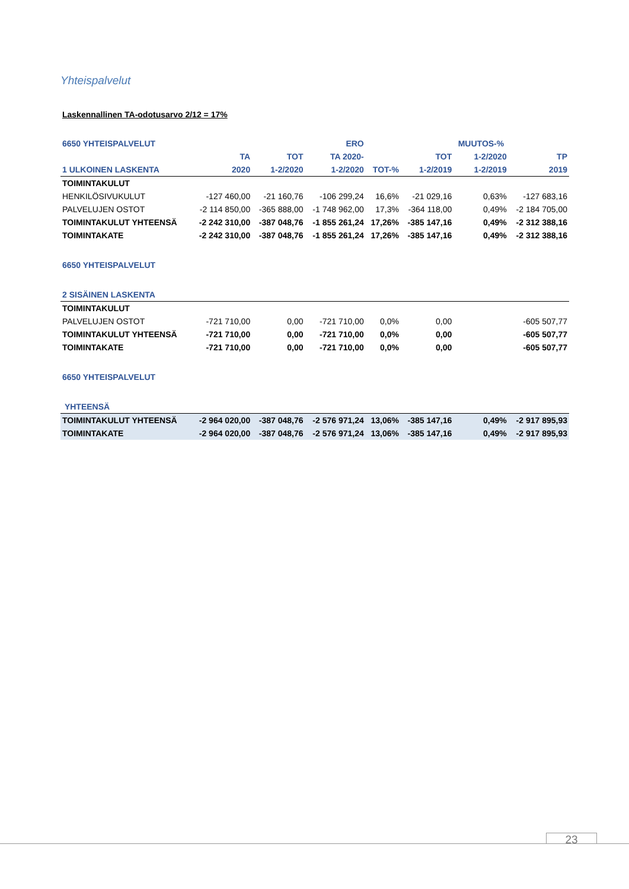Yhteispalvelut
Laskennallinen TA-odotusarvo 2/12 = 17%
| 6650 YHTEISPALVELUT | | | ERO | | | MUUTOS-% | |
| --- | --- | --- | --- | --- | --- | --- | --- |
| | TA | TOT | TA 2020- | | TOT | 1-2/2020 | TP |
| 1 ULKOINEN LASKENTA | 2020 | 1-2/2020 | 1-2/2020 | TOT-% | 1-2/2019 | 1-2/2019 | 2019 |
| TOIMINTAKULUT | | | | | | | |
| HENKILÖSIVUKULUT | -127 460,00 | -21 160,76 | -106 299,24 | 16,6% | -21 029,16 | 0,63% | -127 683,16 |
| PALVELUJEN OSTOT | -2 114 850,00 | -365 888,00 | -1 748 962,00 | 17,3% | -364 118,00 | 0,49% | -2 184 705,00 |
| TOIMINTAKULUT YHTEENSÄ | -2 242 310,00 | -387 048,76 | -1 855 261,24 | 17,26% | -385 147,16 | 0,49% | -2 312 388,16 |
| TOIMINTAKATE | -2 242 310,00 | -387 048,76 | -1 855 261,24 | 17,26% | -385 147,16 | 0,49% | -2 312 388,16 |
| 6650 YHTEISPALVELUT | | | | | | | |
| 2 SISÄINEN LASKENTA | | | | | | | |
| TOIMINTAKULUT | | | | | | | |
| PALVELUJEN OSTOT | -721 710,00 | 0,00 | -721 710,00 | 0,0% | 0,00 | | -605 507,77 |
| TOIMINTAKULUT YHTEENSÄ | -721 710,00 | 0,00 | -721 710,00 | 0,0% | 0,00 | | -605 507,77 |
| TOIMINTAKATE | -721 710,00 | 0,00 | -721 710,00 | 0,0% | 0,00 | | -605 507,77 |
| 6650 YHTEISPALVELUT | | | | | | | |
| YHTEENSÄ | | | | | | | |
| TOIMINTAKULUT YHTEENSÄ | -2 964 020,00 | -387 048,76 | -2 576 971,24 | 13,06% | -385 147,16 | 0,49% | -2 917 895,93 |
| TOIMINTAKATE | -2 964 020,00 | -387 048,76 | -2 576 971,24 | 13,06% | -385 147,16 | 0,49% | -2 917 895,93 |
23